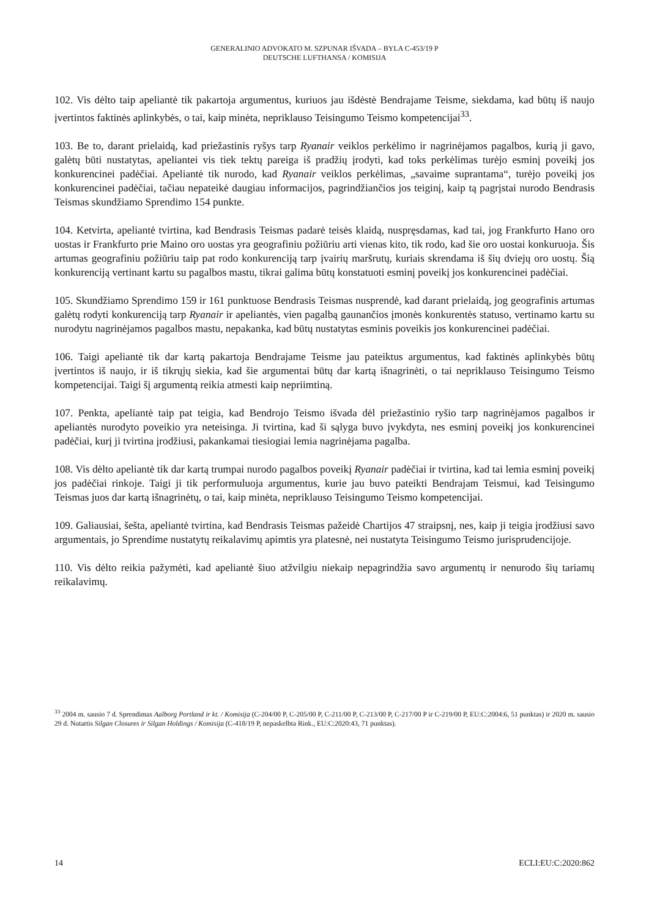GENERALINIO ADVOKATO M. SZPUNAR IŠVADA – BYLA C-453/19 P
DEUTSCHE LUFTHANSA / KOMISIJA
102. Vis dėlto taip apeliantė tik pakartoja argumentus, kuriuos jau išdėstė Bendrajame Teisme, siekdama, kad būtų iš naujo įvertintos faktinės aplinkybės, o tai, kaip minėta, nepriklauso Teisingumo Teismo kompetencijai<sup>33</sup>.
103. Be to, darant prielaidą, kad priežastinis ryšys tarp Ryanair veiklos perkėlimo ir nagrinėjamos pagalbos, kurią ji gavo, galėtų būti nustatytas, apeliantei vis tiek tektų pareiga iš pradžių įrodyti, kad toks perkėlimas turėjo esminį poveikį jos konkurencinei padėčiai. Apeliantė tik nurodo, kad Ryanair veiklos perkėlimas, „savaime suprantama“, turėjo poveikį jos konkurencinei padėčiai, tačiau nepateikė daugiau informacijos, pagrindžiančios jos teiginį, kaip tą pagrįstai nurodo Bendrasis Teismas skundžiamo Sprendimo 154 punkte.
104. Ketvirta, apeliantė tvirtina, kad Bendrasis Teismas padarė teisės klaidą, nuspręsdamas, kad tai, jog Frankfurto Hano oro uostas ir Frankfurto prie Maino oro uostas yra geografiniu požiūriu arti vienas kito, tik rodo, kad šie oro uostai konkuruoja. Šis artumas geografiniu požiūriu taip pat rodo konkurenciją tarp įvairių maršrutų, kuriais skrendama iš šių dviejų oro uostų. Šią konkurenciją vertinant kartu su pagalbos mastu, tikrai galima būtų konstatuoti esminį poveikį jos konkurencinei padėčiai.
105. Skundžiamo Sprendimo 159 ir 161 punktuose Bendrasis Teismas nusprendė, kad darant prielaidą, jog geografinis artumas galėtų rodyti konkurenciją tarp Ryanair ir apeliantės, vien pagalbą gaunančios įmonės konkurentės statuso, vertinamo kartu su nurodytu nagrinėjamos pagalbos mastu, nepakanka, kad būtų nustatytas esminis poveikis jos konkurencinei padėčiai.
106. Taigi apeliantė tik dar kartą pakartoja Bendrajame Teisme jau pateiktus argumentus, kad faktinės aplinkybės būtų įvertintos iš naujo, ir iš tikrųjų siekia, kad šie argumentai būtų dar kartą išnagrinėti, o tai nepriklauso Teisingumo Teismo kompetencijai. Taigi šį argumentą reikia atmesti kaip nepriimtiną.
107. Penkta, apeliantė taip pat teigia, kad Bendrojo Teismo išvada dėl priežastinio ryšio tarp nagrinėjamos pagalbos ir apeliantės nurodyto poveikio yra neteisinga. Ji tvirtina, kad ši sąlyga buvo įvykdyta, nes esminį poveikį jos konkurencinei padėčiai, kurį ji tvirtina įrodžiusi, pakankamai tiesiogiai lemia nagrinėjama pagalba.
108. Vis dėlto apeliantė tik dar kartą trumpai nurodo pagalbos poveikį Ryanair padėčiai ir tvirtina, kad tai lemia esminį poveikį jos padėčiai rinkoje. Taigi ji tik performuluoja argumentus, kurie jau buvo pateikti Bendrajam Teismui, kad Teisingumo Teismas juos dar kartą išnagrinėtų, o tai, kaip minėta, nepriklauso Teisingumo Teismo kompetencijai.
109. Galiausiai, šešta, apeliantė tvirtina, kad Bendrasis Teismas pažeidė Chartijos 47 straipsnį, nes, kaip ji teigia įrodžiusi savo argumentais, jo Sprendime nustatytų reikalavimų apimtis yra platesnė, nei nustatyta Teisingumo Teismo jurisprudencijoje.
110. Vis dėlto reikia pažymėti, kad apeliantė šiuo atžvilgiu niekaip nepagrindžia savo argumentų ir nenurodo šių tariamų reikalavimų.
<sup>33</sup> 2004 m. sausio 7 d. Sprendimas Aalborg Portland ir kt. / Komisija (C-204/00 P, C-205/00 P, C-211/00 P, C-213/00 P, C-217/00 P ir C-219/00 P, EU:C:2004:6, 51 punktas) ir 2020 m. sausio 29 d. Nutartis Silgan Closures ir Silgan Holdings / Komisija (C-418/19 P, nepaskelbta Rink., EU:C:2020:43, 71 punktas).
14 ECLI:EU:C:2020:862